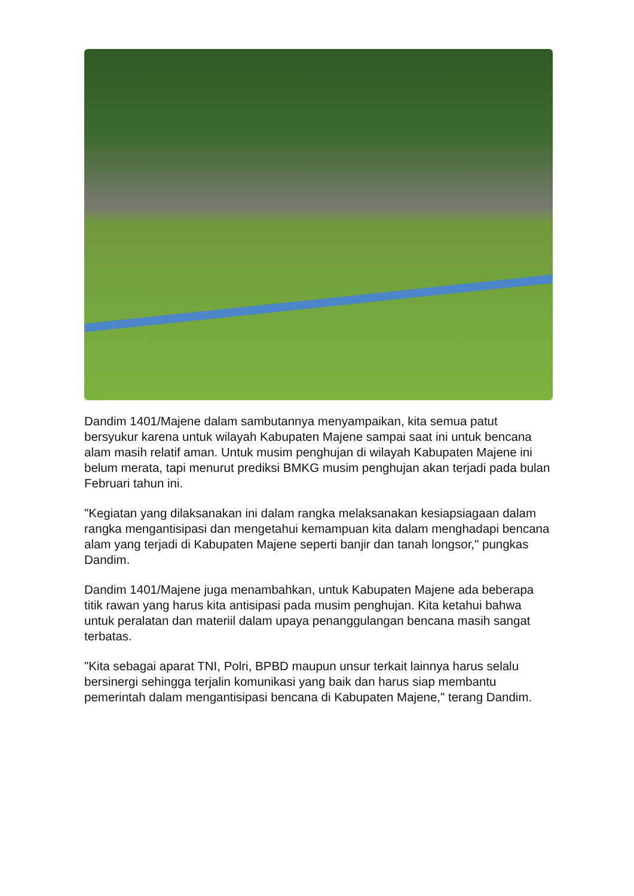Dandim 1401/Majene dalam sambutannya menyampaikan, kita semua patut bersyukur karena untuk wilayah Kabupaten Majene sampai saat ini untuk bencana alam masih relatif aman. Untuk musim penghujan di wilayah Kabupaten Majene ini belum merata, tapi menurut prediksi BMKG musim penghujan akan terjadi pada bulan Februari tahun ini.
"Kegiatan yang dilaksanakan ini dalam rangka melaksanakan kesiapsiagaan dalam rangka mengantisipasi dan mengetahui kemampuan kita dalam menghadapi bencana alam yang terjadi di Kabupaten Majene seperti banjir dan tanah longsor," pungkas Dandim.
Dandim 1401/Majene juga menambahkan, untuk Kabupaten Majene ada beberapa titik rawan yang harus kita antisipasi pada musim penghujan. Kita ketahui bahwa untuk peralatan dan materiil dalam upaya penanggulangan bencana masih sangat terbatas.
"Kita sebagai aparat TNI, Polri, BPBD maupun unsur terkait lainnya harus selalu bersinergi sehingga terjalin komunikasi yang baik dan harus siap membantu pemerintah dalam mengantisipasi bencana di Kabupaten Majene," terang Dandim.